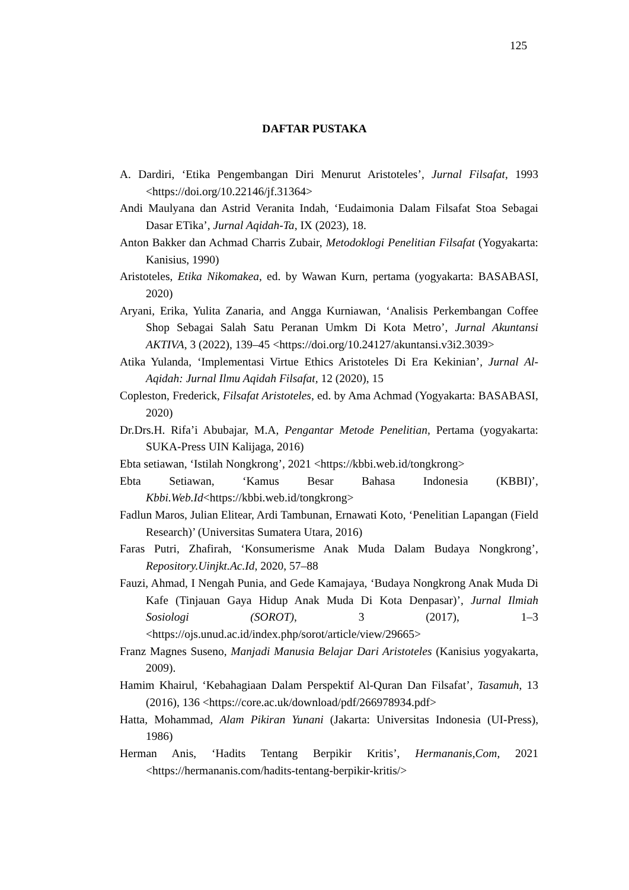125
DAFTAR PUSTAKA
A. Dardiri, ‘Etika Pengembangan Diri Menurut Aristoteles’, Jurnal Filsafat, 1993 <https://doi.org/10.22146/jf.31364>
Andi Maulyana dan Astrid Veranita Indah, ‘Eudaimonia Dalam Filsafat Stoa Sebagai Dasar ETika’, Jurnal Aqidah-Ta, IX (2023), 18.
Anton Bakker dan Achmad Charris Zubair, Metodoklogi Penelitian Filsafat (Yogyakarta: Kanisius, 1990)
Aristoteles, Etika Nikomakea, ed. by Wawan Kurn, pertama (yogyakarta: BASABASI, 2020)
Aryani, Erika, Yulita Zanaria, and Angga Kurniawan, ‘Analisis Perkembangan Coffee Shop Sebagai Salah Satu Peranan Umkm Di Kota Metro’, Jurnal Akuntansi AKTIVA, 3 (2022), 139–45 <https://doi.org/10.24127/akuntansi.v3i2.3039>
Atika Yulanda, ‘Implementasi Virtue Ethics Aristoteles Di Era Kekinian’, Jurnal Al-Aqidah: Jurnal Ilmu Aqidah Filsafat, 12 (2020), 15
Copleston, Frederick, Filsafat Aristoteles, ed. by Ama Achmad (Yogyakarta: BASABASI, 2020)
Dr.Drs.H. Rifa’i Abubajar, M.A, Pengantar Metode Penelitian, Pertama (yogyakarta: SUKA-Press UIN Kalijaga, 2016)
Ebta setiawan, ‘Istilah Nongkrong’, 2021 <https://kbbi.web.id/tongkrong>
Ebta Setiawan, ‘Kamus Besar Bahasa Indonesia (KBBI)’, Kbbi.Web.Id<https://kbbi.web.id/tongkrong>
Fadlun Maros, Julian Elitear, Ardi Tambunan, Ernawati Koto, ‘Penelitian Lapangan (Field Research)’ (Universitas Sumatera Utara, 2016)
Faras Putri, Zhafirah, ‘Konsumerisme Anak Muda Dalam Budaya Nongkrong’, Repository.Uinjkt.Ac.Id, 2020, 57–88
Fauzi, Ahmad, I Nengah Punia, and Gede Kamajaya, ‘Budaya Nongkrong Anak Muda Di Kafe (Tinjauan Gaya Hidup Anak Muda Di Kota Denpasar)’, Jurnal Ilmiah Sosiologi (SOROT), 3 (2017), 1–3 <https://ojs.unud.ac.id/index.php/sorot/article/view/29665>
Franz Magnes Suseno, Manjadi Manusia Belajar Dari Aristoteles (Kanisius yogyakarta, 2009).
Hamim Khairul, ‘Kebahagiaan Dalam Perspektif Al-Quran Dan Filsafat’, Tasamuh, 13 (2016), 136 <https://core.ac.uk/download/pdf/266978934.pdf>
Hatta, Mohammad, Alam Pikiran Yunani (Jakarta: Universitas Indonesia (UI-Press), 1986)
Herman Anis, ‘Hadits Tentang Berpikir Kritis’, Hermananis,Com, 2021 <https://hermananis.com/hadits-tentang-berpikir-kritis/>